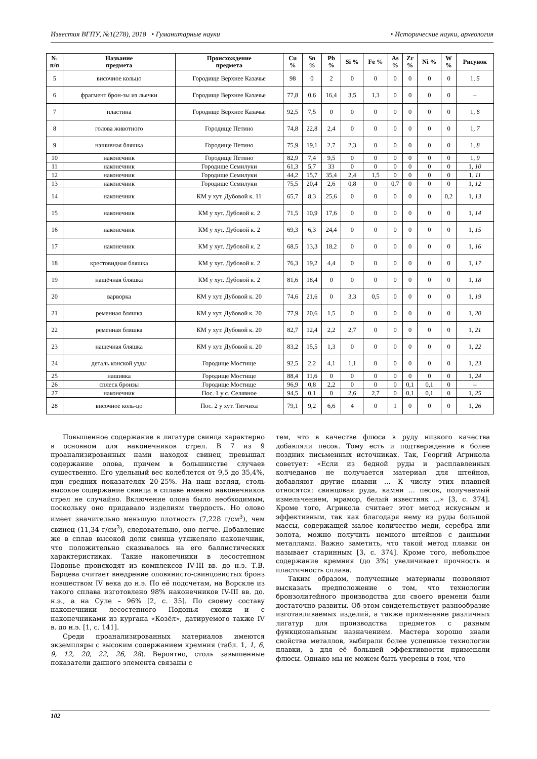Известия ВГПУ, №1(278), 2018 • Гуманитарные науки • Исторические науки, археология
| № п/п | Название предмета | Происхождение предмета | Cu % | Sn % | Pb % | Si % | Fe % | As % | Zr % | Ni % | W % | Рисунок |
| --- | --- | --- | --- | --- | --- | --- | --- | --- | --- | --- | --- | --- |
| 5 | височное кольцо | Городище Верхнее Казачье | 98 | 0 | 2 | 0 | 0 | 0 | 0 | 0 | 0 | 1, 5 |
| 6 | фрагмент брон-зы из льячки | Городище Верхнее Казачье | 77,8 | 0,6 | 16,4 | 3,5 | 1,3 | 0 | 0 | 0 | 0 | – |
| 7 | пластина | Городище Верхнее Казачье | 92,5 | 7,5 | 0 | 0 | 0 | 0 | 0 | 0 | 0 | 1, 6 |
| 8 | голова животного | Городище Петино | 74,8 | 22,8 | 2,4 | 0 | 0 | 0 | 0 | 0 | 0 | 1, 7 |
| 9 | нашивная бляшка | Городище Петино | 75,9 | 19,1 | 2,7 | 2,3 | 0 | 0 | 0 | 0 | 0 | 1, 8 |
| 10 | наконечник | Городище Петино | 82,9 | 7,4 | 9,5 | 0 | 0 | 0 | 0 | 0 | 0 | 1, 9 |
| 11 | наконечник | Городище Семилуки | 61,3 | 5,7 | 33 | 0 | 0 | 0 | 0 | 0 | 0 | 1, 10 |
| 12 | наконечник | Городище Семилуки | 44,2 | 15,7 | 35,4 | 2,4 | 1,5 | 0 | 0 | 0 | 0 | 1, 11 |
| 13 | наконечник | Городище Семилуки | 75,5 | 20,4 | 2,6 | 0,8 | 0 | 0,7 | 0 | 0 | 0 | 1, 12 |
| 14 | наконечник | КМ у хут. Дубовой к. 11 | 65,7 | 8,3 | 25,6 | 0 | 0 | 0 | 0 | 0 | 0,2 | 1, 13 |
| 15 | наконечник | КМ у хут. Дубовой к. 2 | 71,5 | 10,9 | 17,6 | 0 | 0 | 0 | 0 | 0 | 0 | 1, 14 |
| 16 | наконечник | КМ у хут. Дубовой к. 2 | 69,3 | 6,3 | 24,4 | 0 | 0 | 0 | 0 | 0 | 0 | 1, 15 |
| 17 | наконечник | КМ у хут. Дубовой к. 2 | 68,5 | 13,3 | 18,2 | 0 | 0 | 0 | 0 | 0 | 0 | 1, 16 |
| 18 | крестовидная бляшка | КМ у хут. Дубовой к. 2 | 76,3 | 19,2 | 4,4 | 0 | 0 | 0 | 0 | 0 | 0 | 1, 17 |
| 19 | нащёчная бляшка | КМ у хут. Дубовой к. 2 | 81,6 | 18,4 | 0 | 0 | 0 | 0 | 0 | 0 | 0 | 1, 18 |
| 20 | варворка | КМ у хут. Дубовой к. 20 | 74,6 | 21,6 | 0 | 3,3 | 0,5 | 0 | 0 | 0 | 0 | 1, 19 |
| 21 | ременная бляшка | КМ у хут. Дубовой к. 20 | 77,9 | 20,6 | 1,5 | 0 | 0 | 0 | 0 | 0 | 0 | 1, 20 |
| 22 | ременная бляшка | КМ у хут. Дубовой к. 20 | 82,7 | 12,4 | 2,2 | 2,7 | 0 | 0 | 0 | 0 | 0 | 1, 21 |
| 23 | нащечная бляшка | КМ у хут. Дубовой к. 20 | 83,2 | 15,5 | 1,3 | 0 | 0 | 0 | 0 | 0 | 0 | 1, 22 |
| 24 | деталь конской узды | Городище Мостище | 92,5 | 2,2 | 4,1 | 1,1 | 0 | 0 | 0 | 0 | 0 | 1, 23 |
| 25 | нашивка | Городище Мостище | 88,4 | 11,6 | 0 | 0 | 0 | 0 | 0 | 0 | 0 | 1, 24 |
| 26 | сплеск бронзы | Городище Мостище | 96,9 | 0,8 | 2,2 | 0 | 0 | 0 | 0,1 | 0,1 | 0 | – |
| 27 | наконечник | Пос. 1 у с. Селявное | 94,5 | 0,1 | 0 | 2,6 | 2,7 | 0 | 0,1 | 0,1 | 0 | 1, 25 |
| 28 | височное коль-цо | Пос. 2 у хут. Титчиха | 79,1 | 9,2 | 6,6 | 4 | 0 | 1 | 0 | 0 | 0 | 1, 26 |
Повышенное содержание в лигатуре свинца характерно в основном для наконечников стрел. В 7 из 9 проанализированных нами находок свинец превышал содержание олова, причем в большинстве случаев существенно. Его удельный вес колеблется от 9,5 до 35,4%, при средних показателях 20-25%. На наш взгляд, столь высокое содержание свинца в сплаве именно наконечников стрел не случайно. Включение олова было необходимым, поскольку оно придавало изделиям твердость. Но олово имеет значительно меньшую плотность (7,228 г/см<sup>3</sup>), чем свинец (11,34 г/см<sup>3</sup>), следовательно, оно легче. Добавление же в сплав высокой доли свинца утяжеляло наконечник, что положительно сказывалось на его баллистических характеристиках. Такие наконечники в лесостепном Подонье происходят из комплексов IV-III вв. до н.э. Т.В. Барцева считает внедрение оловянисто-свинцовистых бронз новшеством IV века до н.э. По её подсчетам, на Ворскле из такого сплава изготовлено 98% наконечников IV-III вв. до. н.э., а на Суле – 96% [2, с. 35]. По своему составу наконечники лесостепного Подонья схожи и с наконечниками из кургана «Козёл», датируемого также IV в. до н.э. [1, с. 141].
Среди проанализированных материалов имеются экземпляры с высоким содержанием кремния (табл. 1, 1, 6, 9, 12, 20, 22, 26, 28). Вероятно, столь завышенные показатели данного элемента связаны с
тем, что в качестве флюса в руду низкого качества добавляли песок. Тому есть и подтверждение в более поздних письменных источниках. Так, Георгий Агрикола советует: «Если из бедной руды и расплавленных колчеданов не получается материал для штейнов, добавляют другие плавни ... К числу этих плавней относятся: свинцовая руда, камни ... песок, получаемый измельчением, мрамор, белый известняк ...» [3, с. 374]. Кроме того, Агрикола считает этот метод искусным и эффективным, так как благодаря нему из руды большой массы, содержащей малое количество меди, серебра или золота, можно получить немного штейнов с данными металлами. Важно заметить, что такой метод плавки он называет старинным [3, с. 374]. Кроме того, небольшое содержание кремния (до 3%) увеличивает прочность и пластичность сплава.
Таким образом, полученные материалы позволяют высказать предположение о том, что технологии бронзолитейного производства для своего времени были достаточно развиты. Об этом свидетельствует разнообразие изготавливаемых изделий, а также применение различных лигатур для производства предметов с разным функциональным назначением. Мастера хорошо знали свойства металлов, выбирали более успешные технологии плавки, а для её большей эффективности применяли флюсы. Однако мы не можем быть уверены в том, что
102